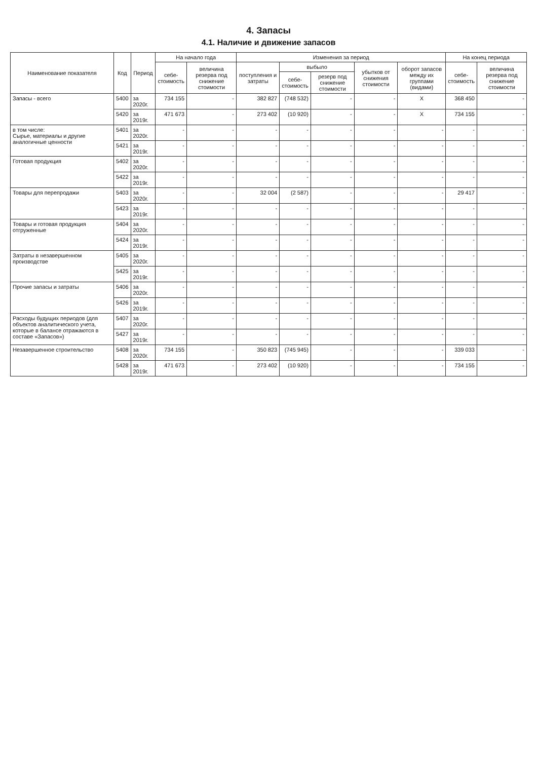4. Запасы
4.1. Наличие и движение запасов
| Наименование показателя | Код | Период | На начало года | | Изменения за период | | | | | На конец периода | |
| --- | --- | --- | --- | --- | --- | --- | --- | --- | --- | --- | --- |
| | | | себе- стоимость | величина резерва под снижение стоимости | поступления и затраты | выбыло | | убытков от снижения стоимости | оборот запасов между их группами (видами) | себе- стоимость | величина резерва под снижение стоимости |
| | | | | | | себе- стоимость | резерв под снижение стоимости | | | | |
| Запасы - всего | 5400 | за 2020г. | 734 155 | - | 382 827 | (748 532) | - | - | X | 368 450 | - |
| | 5420 | за 2019г. | 471 673 | - | 273 402 | (10 920) | - | - | X | 734 155 | - |
| в том числе: Сырье, материалы и другие аналогичные ценности | 5401 | за 2020г. | - | - | - | - | - | - | - | - | - |
| | 5421 | за 2019г. | - | - | - | - | - | - | - | - | - |
| Готовая продукция | 5402 | за 2020г. | - | - | - | - | - | - | - | - | - |
| | 5422 | за 2019г. | - | - | - | - | - | - | - | - | - |
| Товары для перепродажи | 5403 | за 2020г. | - | - | 32 004 | (2 587) | - | - | - | 29 417 | - |
| | 5423 | за 2019г. | - | - | - | - | - | - | - | - | - |
| Товары и готовая продукция отгруженные | 5404 | за 2020г. | - | - | - | - | - | - | - | - | - |
| | 5424 | за 2019г. | - | - | - | - | - | - | - | - | - |
| Затраты в незавершенном производстве | 5405 | за 2020г. | - | - | - | - | - | - | - | - | - |
| | 5425 | за 2019г. | - | - | - | - | - | - | - | - | - |
| Прочие запасы и затраты | 5406 | за 2020г. | - | - | - | - | - | - | - | - | - |
| | 5426 | за 2019г. | - | - | - | - | - | - | - | - | - |
| Расходы будущих периодов (для объектов аналитического учета, которые в балансе отражаются в составе «Запасов») | 5407 | за 2020г. | - | - | - | - | - | - | - | - | - |
| | 5427 | за 2019г. | - | - | - | - | - | - | - | - | - |
| Незавершенное строительство | 5408 | за 2020г. | 734 155 | - | 350 823 | (745 945) | - | - | - | 339 033 | - |
| | 5428 | за 2019г. | 471 673 | - | 273 402 | (10 920) | - | - | - | 734 155 | - |